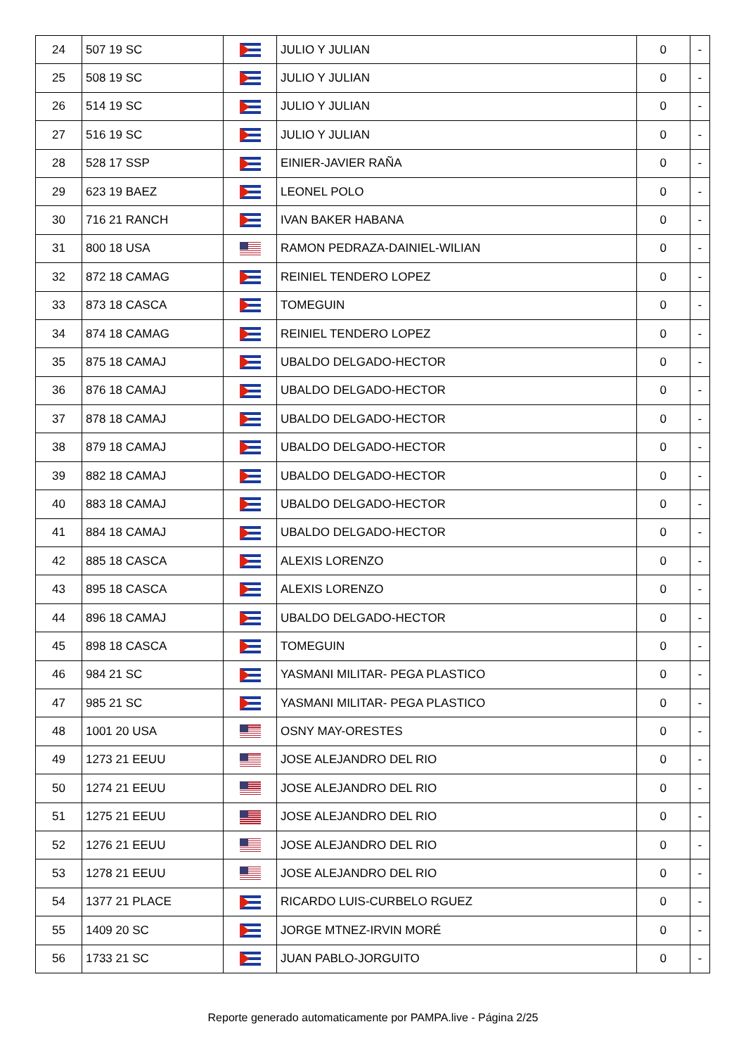| 24 | 507 19 SC | | JULIO Y JULIAN | 0 | - |
| 25 | 508 19 SC | | JULIO Y JULIAN | 0 | - |
| 26 | 514 19 SC | | JULIO Y JULIAN | 0 | - |
| 27 | 516 19 SC | | JULIO Y JULIAN | 0 | - |
| 28 | 528 17 SSP | | EINIER-JAVIER RAÑA | 0 | - |
| 29 | 623 19 BAEZ | | LEONEL POLO | 0 | - |
| 30 | 716 21 RANCH | | IVAN BAKER HABANA | 0 | - |
| 31 | 800 18 USA | | RAMON PEDRAZA-DAINIEL-WILIAN | 0 | - |
| 32 | 872 18 CAMAG | | REINIEL TENDERO LOPEZ | 0 | - |
| 33 | 873 18 CASCA | | TOMEGUIN | 0 | - |
| 34 | 874 18 CAMAG | | REINIEL TENDERO LOPEZ | 0 | - |
| 35 | 875 18 CAMAJ | | UBALDO DELGADO-HECTOR | 0 | - |
| 36 | 876 18 CAMAJ | | UBALDO DELGADO-HECTOR | 0 | - |
| 37 | 878 18 CAMAJ | | UBALDO DELGADO-HECTOR | 0 | - |
| 38 | 879 18 CAMAJ | | UBALDO DELGADO-HECTOR | 0 | - |
| 39 | 882 18 CAMAJ | | UBALDO DELGADO-HECTOR | 0 | - |
| 40 | 883 18 CAMAJ | | UBALDO DELGADO-HECTOR | 0 | - |
| 41 | 884 18 CAMAJ | | UBALDO DELGADO-HECTOR | 0 | - |
| 42 | 885 18 CASCA | | ALEXIS LORENZO | 0 | - |
| 43 | 895 18 CASCA | | ALEXIS LORENZO | 0 | - |
| 44 | 896 18 CAMAJ | | UBALDO DELGADO-HECTOR | 0 | - |
| 45 | 898 18 CASCA | | TOMEGUIN | 0 | - |
| 46 | 984 21 SC | | YASMANI MILITAR- PEGA PLASTICO | 0 | - |
| 47 | 985 21 SC | | YASMANI MILITAR- PEGA PLASTICO | 0 | - |
| 48 | 1001 20 USA | | OSNY MAY-ORESTES | 0 | - |
| 49 | 1273 21 EEUU | | JOSE ALEJANDRO DEL RIO | 0 | - |
| 50 | 1274 21 EEUU | | JOSE ALEJANDRO DEL RIO | 0 | - |
| 51 | 1275 21 EEUU | | JOSE ALEJANDRO DEL RIO | 0 | - |
| 52 | 1276 21 EEUU | | JOSE ALEJANDRO DEL RIO | 0 | - |
| 53 | 1278 21 EEUU | | JOSE ALEJANDRO DEL RIO | 0 | - |
| 54 | 1377 21 PLACE | | RICARDO LUIS-CURBELO RGUEZ | 0 | - |
| 55 | 1409 20 SC | | JORGE MTNEZ-IRVIN MORÉ | 0 | - |
| 56 | 1733 21 SC | | JUAN PABLO-JORGUITO | 0 | - |
Reporte generado automaticamente por PAMPA.live - Página 2/25